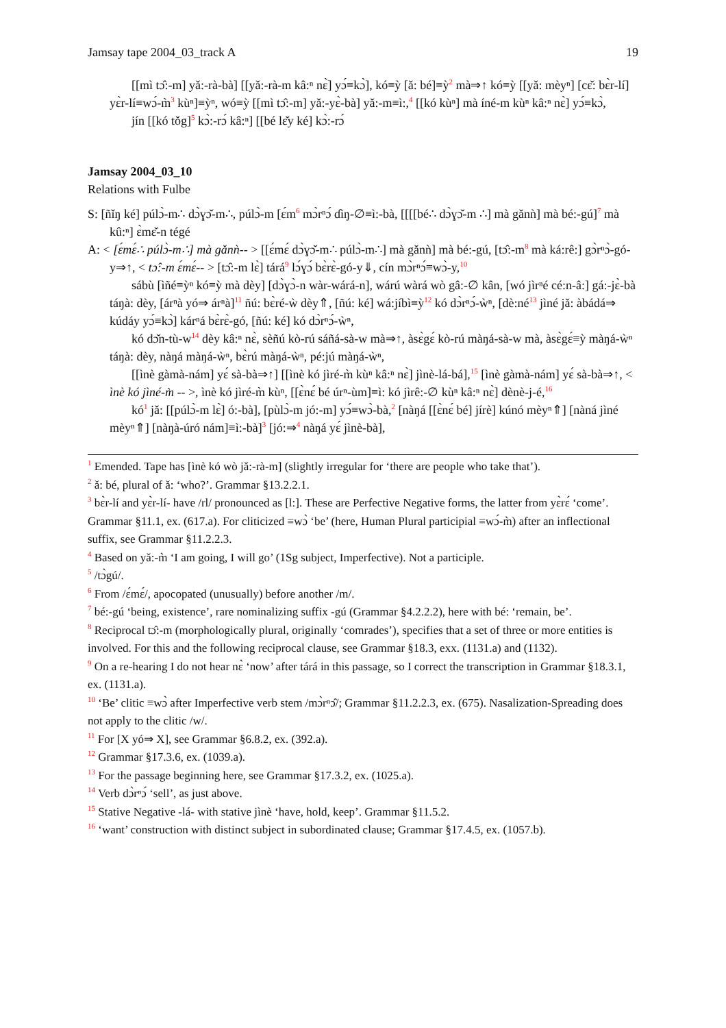Jamsay tape 2004_03_track A 19
[[mì tɔ̂:-m] yǎ:-rà-bà] [[yǎ:-rà-m kâ:ⁿ nɛ̀] yɔ́≡kɔ̀], kó≡ỳ [ǎ: bé]≡ỳ<sup>2</sup> mà⇒↑ kó≡ỳ [[yǎ: mèyⁿ] [cɛ̌: bɛ̀r-lí] yɛ̀r-lí≡wɔ́-m̀<sup>3</sup> kùⁿ]≡ỳⁿ, wó≡ỳ [[mì tɔ̂:-m] yǎ:-yɛ̀-bà] yǎ:-m≡ì:,<sup>4</sup> [[kó kùⁿ] mà íné-m kùⁿ kâ:ⁿ nɛ̀] yɔ́≡kɔ̀,
jín [[kó tǒg]<sup>5</sup> kɔ̀:-rɔ́ kâ:ⁿ] [[bé lɛ̌y ké] kɔ̀:-rɔ́
Jamsay 2004_03_10
Relations with Fulbe
S: [ñǐŋ ké] púlɔ̀-m∴ dɔ̀ɣɔ̌-m∴, púlɔ̀-m [ɛ́m<sup>6</sup> mɔ̀rⁿɔ́ ɗìŋ-∅≡ì:-bà, [[[[bé∴ dɔ̀ɣɔ̌-m ∴] mà gǎnǹ] mà bé:-gú]<sup>7</sup> mà kû:ⁿ] ɛ̀mɛ̌-n tégé
A: < [ɛ́mɛ́∴ púlɔ̀-m∴] mà gǎnǹ-- > [[ɛ́mɛ́ dɔ̀ɣɔ̌-m∴ púlɔ̀-m∴] mà gǎnǹ] mà bé:-gú, [tɔ̂:-m<sup>8</sup> mà ká:rê:] gɔ̀rⁿɔ̀-gó-y⇒↑, < tɔ̂:-m ɛ́mɛ́-- > [tɔ̂:-m lɛ̀] tárá<sup>9</sup> lɔ́ɣɔ́ bɛ̀rɛ̀-gó-y⇓, cín mɔ̀rⁿɔ́≡wɔ̀-y,<sup>10</sup>
sábù [ìñé≡ỳⁿ kó≡ỳ mà dèy] [dɔ̀ɣɔ̀-n wàr-wárá-n], wárú wàrá wò gâ:-∅ kân, [wó jìrⁿé cé:n-â:] gá:-jɛ̀-bà táŋà: dèy, [árⁿà yó⇒ árⁿà]<sup>11</sup> ñú: bɛ̀ré-ẁ dèy⇑, [ñú: ké] wá:jíbì≡ỳ<sup>12</sup> kó dɔ̀rⁿɔ́-ẁⁿ, [dè:né<sup>13</sup> jìné jǎ: àbádá⇒ kúdáy yɔ́≡kɔ̀] kárⁿá bɛ̀rɛ̀-gó, [ñú: ké] kó dɔ̀rⁿɔ́-ẁⁿ,
kó dɔ̌n-tù-w<sup>14</sup> dèy kâ:ⁿ nɛ̀, sèñú kò-rú sáñá-sà-w mà⇒↑, àsɛ̀gɛ́ kò-rú màŋá-sà-w mà, àsɛ̀gɛ́≡ỳ màŋá-ẁⁿ táŋà: dèy, nàŋá màŋá-ẁⁿ, bɛ̀rú màŋá-ẁⁿ, pé:jú màŋá-ẁⁿ,
[[ìnè gàmà-nám] yɛ́ sà-bà⇒↑] [[ìnè kó jìré-m̀ kùⁿ kâ:ⁿ nɛ̀] jìnè-lá-bá],<sup>15</sup> [ìnè gàmà-nám] yɛ́ sà-bà⇒↑, < ìnè kó jìné-m̀ -- >, ìnè kó jìré-m̀ kùⁿ, [[ɛ̀nɛ́ bé úrⁿ-ùm]≡ì: kó jìrê:-∅ kùⁿ kâ:ⁿ nɛ̀] dènè-j-é,<sup>16</sup>
kó<sup>1</sup> jǎ: [[púlɔ̀-m lɛ̀] ó:-bà], [pùlɔ̀-m jó:-m] yɔ́≡wɔ̀-bà,<sup>2</sup> [nàŋá [[ɛ̀nɛ́ bé] jírè] kúnó mèyⁿ⇑] [nàná jìné mèyⁿ⇑] [nàŋà-úró nám]≡ì:-bà]<sup>3</sup> [jó:⇒<sup>4</sup> nàŋá yɛ́ jìnè-bà],
<sup>1</sup> Emended. Tape has [ìnè kó wò jǎ:-rà-m] (slightly irregular for ‘there are people who take that’).
<sup>2</sup> ǎ: bé, plural of ǎ: ‘who?’. Grammar §13.2.2.1.
<sup>3</sup> bɛ̀r-lí and yɛ̀r-lí- have /rl/ pronounced as [l:]. These are Perfective Negative forms, the latter from yɛ̀rɛ́ ‘come’. Grammar §11.1, ex. (617.a). For cliticized ≡wɔ̀ ‘be’ (here, Human Plural participial ≡wɔ́-m̀) after an inflectional suffix, see Grammar §11.2.2.3.
<sup>4</sup> Based on yǎ:-m̀ ‘I am going, I will go’ (1Sg subject, Imperfective). Not a participle.
<sup>5</sup> /tɔ̀gú/.
<sup>6</sup> From /ɛ́mɛ́/, apocopated (unusually) before another /m/.
<sup>7</sup> bé:-gú ‘being, existence’, rare nominalizing suffix -gú (Grammar §4.2.2.2), here with bé: ‘remain, be’.
<sup>8</sup> Reciprocal tɔ̂:-m (morphologically plural, originally ‘comrades’), specifies that a set of three or more entities is involved. For this and the following reciprocal clause, see Grammar §18.3, exx. (1131.a) and (1132).
<sup>9</sup> On a re-hearing I do not hear nɛ̀ ‘now’ after tárá in this passage, so I correct the transcription in Grammar §18.3.1, ex. (1131.a).
<sup>10</sup> ‘Be’ clitic ≡wɔ̀ after Imperfective verb stem /mɔ̀rⁿɔ̂/; Grammar §11.2.2.3, ex. (675). Nasalization-Spreading does not apply to the clitic /w/.
<sup>11</sup> For [X yó⇒ X], see Grammar §6.8.2, ex. (392.a).
<sup>12</sup> Grammar §17.3.6, ex. (1039.a).
<sup>13</sup> For the passage beginning here, see Grammar §17.3.2, ex. (1025.a).
<sup>14</sup> Verb dɔ̀rⁿɔ́ ‘sell’, as just above.
<sup>15</sup> Stative Negative -lá- with stative jìnè ‘have, hold, keep’. Grammar §11.5.2.
<sup>16</sup> ‘want’ construction with distinct subject in subordinated clause; Grammar §17.4.5, ex. (1057.b).